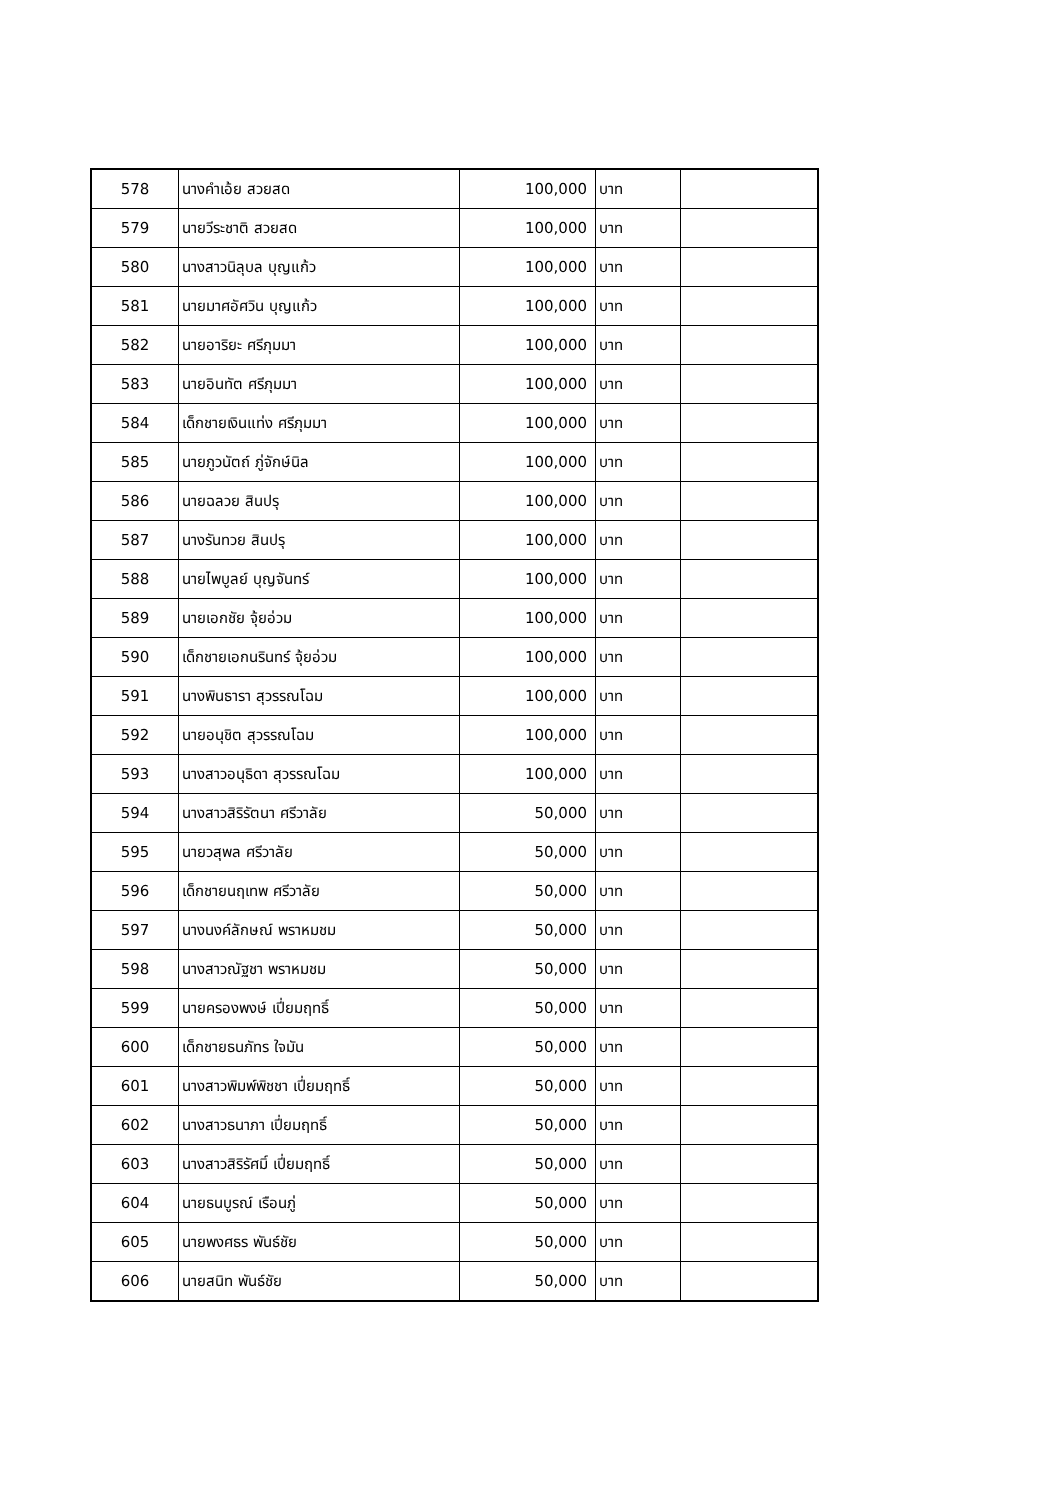| 578 | นางคำเอ้ย สวยสด | 100,000 | บาท | |
| 579 | นายวีระชาติ สวยสด | 100,000 | บาท | |
| 580 | นางสาวนิลุบล บุญแก้ว | 100,000 | บาท | |
| 581 | นายมาศอัศวิน บุญแก้ว | 100,000 | บาท | |
| 582 | นายอาริยะ ศรีภุมมา | 100,000 | บาท | |
| 583 | นายอินทัต ศรีภุมมา | 100,000 | บาท | |
| 584 | เด็กชายเงินแท่ง ศรีภุมมา | 100,000 | บาท | |
| 585 | นายภูวนัตถ์ ภู่จักษ์นิล | 100,000 | บาท | |
| 586 | นายฉลวย สินปรุ | 100,000 | บาท | |
| 587 | นางรันทวย สินปรุ | 100,000 | บาท | |
| 588 | นายไพบูลย์ บุญจันทร์ | 100,000 | บาท | |
| 589 | นายเอกชัย จุ้ยอ่วม | 100,000 | บาท | |
| 590 | เด็กชายเอกนรินทร์ จุ้ยอ่วม | 100,000 | บาท | |
| 591 | นางพินธารา สุวรรณโฉม | 100,000 | บาท | |
| 592 | นายอนุชิต สุวรรณโฉม | 100,000 | บาท | |
| 593 | นางสาวอนุธิดา สุวรรณโฉม | 100,000 | บาท | |
| 594 | นางสาวสิริรัตนา ศรีวาลัย | 50,000 | บาท | |
| 595 | นายวสุพล ศรีวาลัย | 50,000 | บาท | |
| 596 | เด็กชายนฤเทพ ศรีวาลัย | 50,000 | บาท | |
| 597 | นางนงค์ลักษณ์ พราหมชม | 50,000 | บาท | |
| 598 | นางสาวณัฐชา พราหมชม | 50,000 | บาท | |
| 599 | นายครองพงษ์ เปี่ยมฤทธิ์ | 50,000 | บาท | |
| 600 | เด็กชายธนภัทร ใจมัน | 50,000 | บาท | |
| 601 | นางสาวพิมพ์พิชชา เปี่ยมฤทธิ์ | 50,000 | บาท | |
| 602 | นางสาวธนาภา เปี่ยมฤทธิ์ | 50,000 | บาท | |
| 603 | นางสาวสิริรัศมิ์ เปี่ยมฤทธิ์ | 50,000 | บาท | |
| 604 | นายธนบูรณ์ เรือนภู่ | 50,000 | บาท | |
| 605 | นายพงศธร พันธ์ชัย | 50,000 | บาท | |
| 606 | นายสนิท พันธ์ชัย | 50,000 | บาท | |